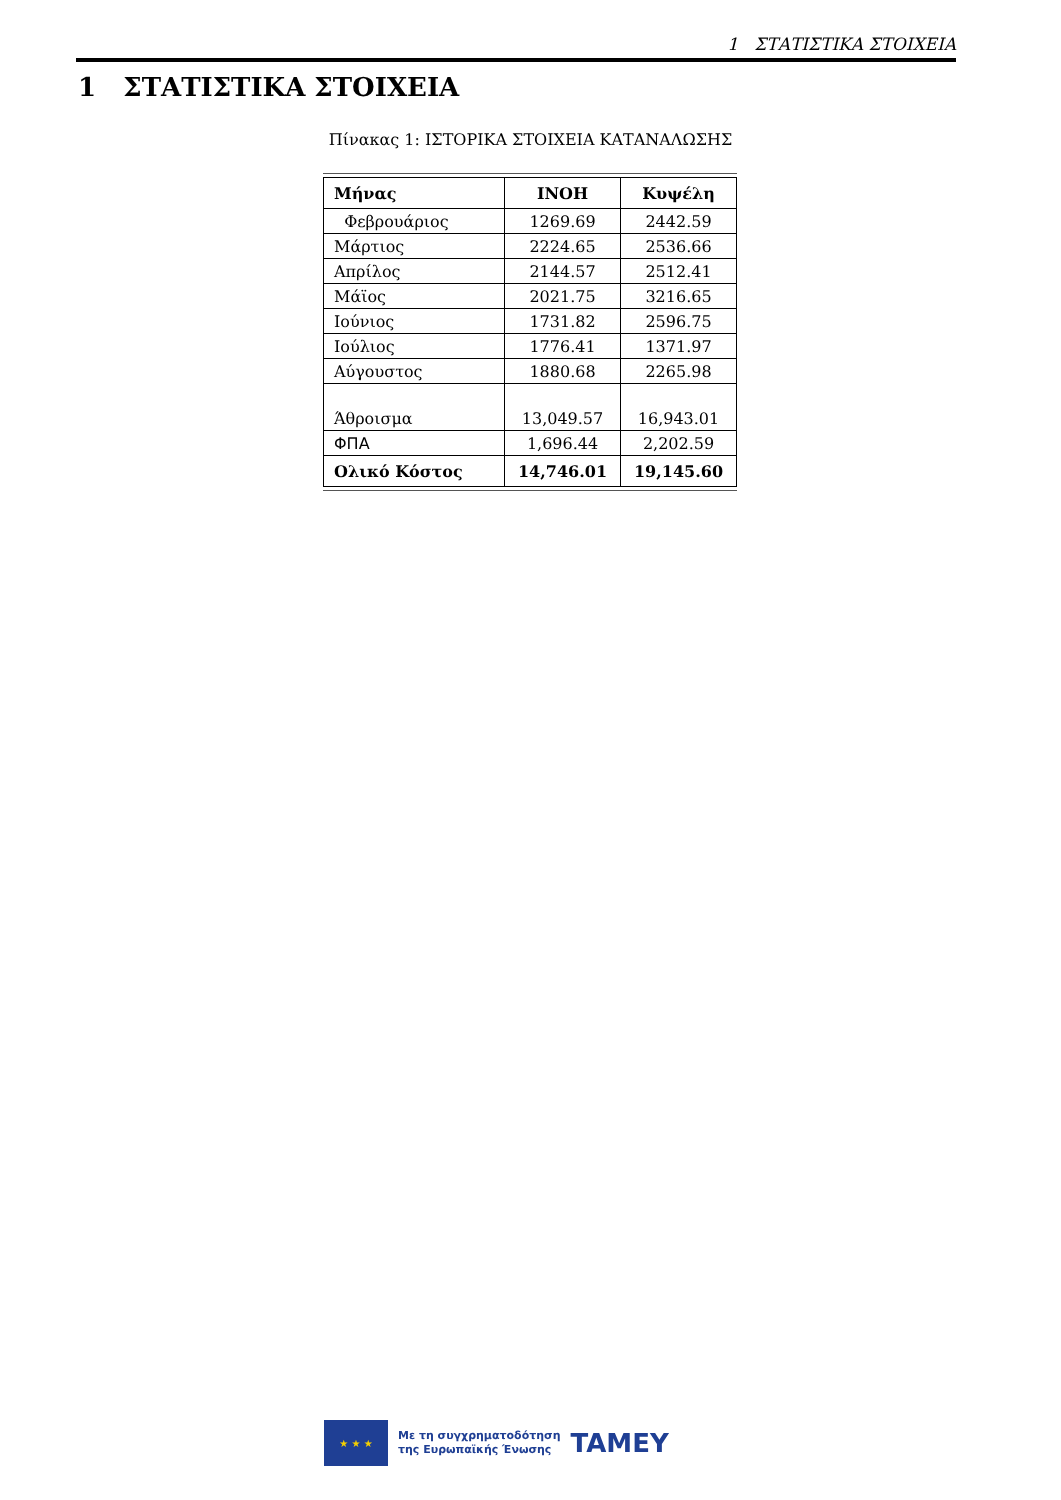1 ΣΤΑΤΙΣΤΙΚΑ ΣΤΟΙΧΕΙΑ
1 ΣΤΑΤΙΣΤΙΚΑ ΣΤΟΙΧΕΙΑ
Πίνακας 1: ΙΣΤΟΡΙΚΑ ΣΤΟΙΧΕΙΑ ΚΑΤΑΝΑΛΩΣΗΣ
| Μήνας | ΙΝΟΗ | Κυψέλη |
| --- | --- | --- |
| Φεβρουάριος | 1269.69 | 2442.59 |
| Μάρτιος | 2224.65 | 2536.66 |
| Απρίλος | 2144.57 | 2512.41 |
| Μάϊος | 2021.75 | 3216.65 |
| Ιούνιος | 1731.82 | 2596.75 |
| Ιούλιος | 1776.41 | 1371.97 |
| Αύγουστος | 1880.68 | 2265.98 |
| Άθροισμα | 13,049.57 | 16,943.01 |
| ΦΠΑ | 1,696.44 | 2,202.59 |
| Ολικό Κόστος | 14,746.01 | 19,145.60 |
★ ★ ★
Με τη συγχρηματοδότηση
της Ευρωπαϊκής Ένωσης
TAMEY